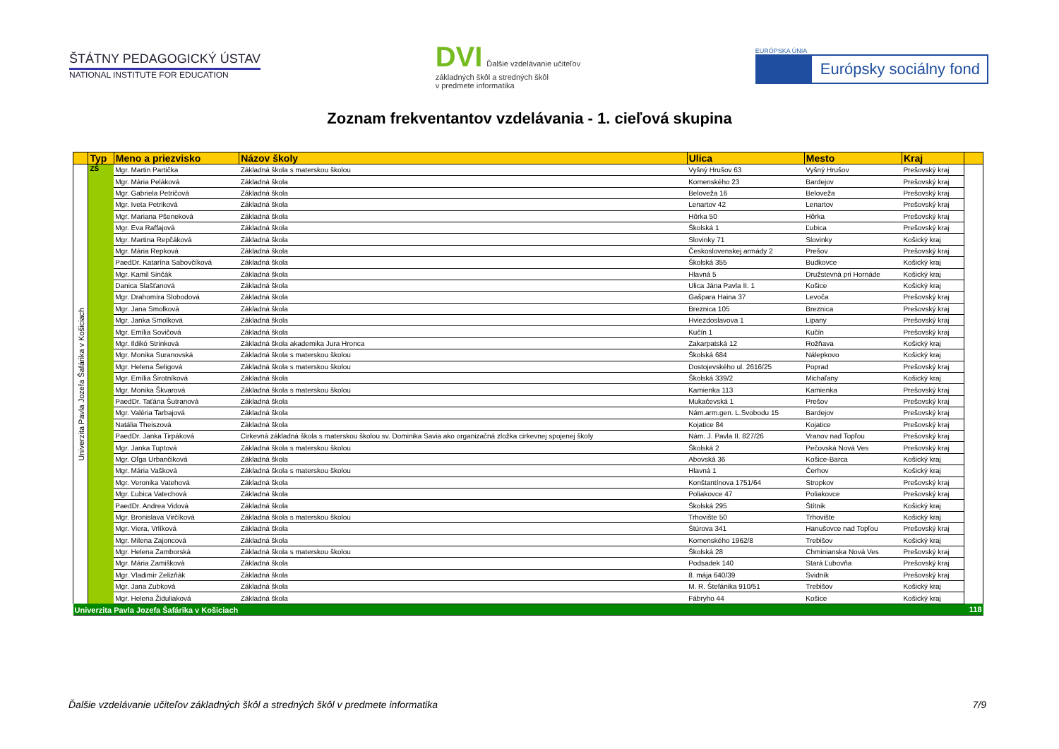ŠTÁTNY PEDAGOGICKÝ ÚSTAV
NATIONAL INSTITUTE FOR EDUCATION
DVI Ďalšie vzdelávanie učiteľov
základných škôl a stredných škôl
v predmete informatika
EURÓPSKA ÚNIA
Európsky sociálny fond
Zoznam frekventantov vzdelávania - 1. cieľová skupina
| | Typ | Meno a priezvisko | Názov školy | Ulica | Mesto | Kraj | |
| --- | --- | --- | --- | --- | --- | --- | --- |
| Univerzita Pavla Jozefa Šafárika v Košiciach | ZŠ | Mgr. Martin Partička | Základná škola s materskou školou | Vyšný Hrušov 63 | Vyšný Hrušov | Prešovský kraj | |
| | | Mgr. Mária Peláková | Základná škola | Komenského 23 | Bardejov | Prešovský kraj | |
| | | Mgr. Gabriela Petričová | Základná škola | Beloveža 16 | Beloveža | Prešovský kraj | |
| | | Mgr. Iveta Petriková | Základná škola | Lenartov 42 | Lenartov | Prešovský kraj | |
| | | Mgr. Mariana Pšeneková | Základná škola | Hôrka 50 | Hôrka | Prešovský kraj | |
| | | Mgr. Eva Raffajová | Základná škola | Školská 1 | Ľubica | Prešovský kraj | |
| | | Mgr. Martina Repčáková | Základná škola | Slovinky 71 | Slovinky | Košický kraj | |
| | | Mgr. Mária Repková | Základná škola | Československej armády 2 | Prešov | Prešovský kraj | |
| | | PaedDr. Katarína Sabovčíková | Základná škola | Školská 355 | Budkovce | Košický kraj | |
| | | Mgr. Kamil Sinčák | Základná škola | Hlavná 5 | Družstevná pri Hornáde | Košický kraj | |
| | | Danica Slašťanová | Základná škola | Ulica Jána Pavla II. 1 | Košice | Košický kraj | |
| | | Mgr. Drahomíra Slobodová | Základná škola | Gašpara Haina 37 | Levoča | Prešovský kraj | |
| | | Mgr. Jana Smolková | Základná škola | Breznica 105 | Breznica | Prešovský kraj | |
| | | Mgr. Janka Smolková | Základná škola | Hviezdoslavova 1 | Lipany | Prešovský kraj | |
| | | Mgr. Emília Sovičová | Základná škola | Kučín 1 | Kučín | Prešovský kraj | |
| | | Mgr. Ildikó Strinková | Základná škola akademika Jura Hronca | Zakarpatská 12 | Rožňava | Košický kraj | |
| | | Mgr. Monika Suranovská | Základná škola s materskou školou | Školská 684 | Nálepkovo | Košický kraj | |
| | | Mgr. Helena Šeligová | Základná škola s materskou školou | Dostojevského ul. 2616/25 | Poprad | Prešovský kraj | |
| | | Mgr. Emília Širotníková | Základná škola | Školská 339/2 | Michaľany | Košický kraj | |
| | | Mgr. Monika Škvarová | Základná škola s materskou školou | Kamienka 113 | Kamienka | Prešovský kraj | |
| | | PaedDr. Taťána Šutranová | Základná škola | Mukačevská 1 | Prešov | Prešovský kraj | |
| | | Mgr. Valéria Tarbajová | Základná škola | Nám.arm.gen. L.Svobodu 15 | Bardejov | Prešovský kraj | |
| | | Natália Theiszová | Základná škola | Kojatice 84 | Kojatice | Prešovský kraj | |
| | | PaedDr. Janka Tirpáková | Cirkevná základná škola s materskou školou sv. Dominika Savia ako organizačná zložka cirkevnej spojenej školy | Nám. J. Pavla II. 827/26 | Vranov nad Topľou | Prešovský kraj | |
| | | Mgr. Janka Tuptová | Základná škola s materskou školou | Školská 2 | Pečovská Nová Ves | Prešovský kraj | |
| | | Mgr. Oľga Urbančiková | Základná škola | Abovská 36 | Košice-Barca | Košický kraj | |
| | | Mgr. Mária Vašková | Základná škola s materskou školou | Hlavná 1 | Čerhov | Košický kraj | |
| | | Mgr. Veronika Vatehová | Základná škola | Konštantínova 1751/64 | Stropkov | Prešovský kraj | |
| | | Mgr. Ľubica Vatechová | Základná škola | Poliakovce 47 | Poliakovce | Prešovský kraj | |
| | | PaedDr. Andrea Vidová | Základná škola | Školská 295 | Štítnik | Košický kraj | |
| | | Mgr. Bronislava Virčíková | Základná škola s materskou školou | Trhovište 50 | Trhovište | Košický kraj | |
| | | Mgr. Viera, Vrlíková | Základná škola | Štúrova 341 | Hanušovce nad Topľou | Prešovský kraj | |
| | | Mgr. Milena Zajoncová | Základná škola | Komenského 1962/8 | Trebišov | Košický kraj | |
| | | Mgr. Helena Zamborská | Základná škola s materskou školou | Školská 28 | Chminianska Nová Ves | Prešovský kraj | |
| | | Mgr. Mária Zamišková | Základná škola | Podsadek 140 | Stará Ľubovňa | Prešovský kraj | |
| | | Mgr. Vladimír Zelizňák | Základná škola | 8. mája 640/39 | Svidník | Prešovský kraj | |
| | | Mgr. Jana Zubková | Základná škola | M. R. Štefánika 910/51 | Trebišov | Košický kraj | |
| | | Mgr. Helena Židuliaková | Základná škola | Fábryho 44 | Košice | Košický kraj | |
| Univerzita Pavla Jozefa Šafárika v Košiciach | | | | | | | 118 |
Ďalšie vzdelávanie učiteľov základných škôl a stredných škôl v predmete informatika 7/9